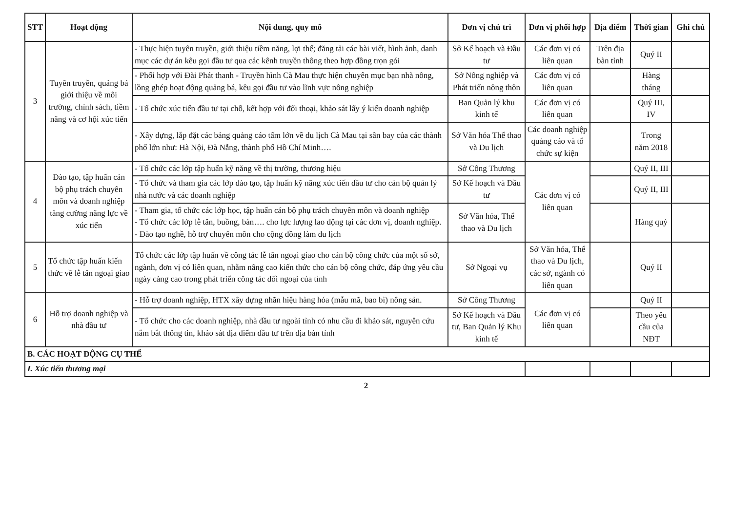| STT | Hoạt động | Nội dung, quy mô | Đơn vị chủ trì | Đơn vị phối hợp | Địa điểm | Thời gian | Ghi chú |
| --- | --- | --- | --- | --- | --- | --- | --- |
| 3 | Tuyên truyền, quảng bá giới thiệu về môi trường, chính sách, tiềm năng và cơ hội xúc tiến | - Thực hiện tuyên truyền, giới thiệu tiềm năng, lợi thế; đăng tải các bài viết, hình ảnh, danh mục các dự án kêu gọi đầu tư qua các kênh truyền thông theo hợp đồng trọn gói | Sở Kế hoạch và Đầu tư | Các đơn vị có liên quan | Trên địa bàn tỉnh | Quý II | |
| | | - Phối hợp với Đài Phát thanh - Truyền hình Cà Mau thực hiện chuyên mục bạn nhà nông, lồng ghép hoạt động quảng bá, kêu gọi đầu tư vào lĩnh vực nông nghiệp | Sở Nông nghiệp và Phát triển nông thôn | Các đơn vị có liên quan | | Hàng tháng | |
| | | - Tổ chức xúc tiến đầu tư tại chỗ, kết hợp với đối thoại, khảo sát lấy ý kiến doanh nghiệp | Ban Quản lý khu kinh tế | Các đơn vị có liên quan | | Quý III, IV | |
| | | - Xây dựng, lắp đặt các bảng quảng cáo tấm lớn về du lịch Cà Mau tại sân bay của các thành phố lớn như: Hà Nội, Đà Nẵng, thành phố Hồ Chí Minh…. | Sở Văn hóa Thể thao và Du lịch | Các doanh nghiệp quảng cáo và tổ chức sự kiện | | Trong năm 2018 | |
| 4 | Đào tạo, tập huấn cán bộ phụ trách chuyên môn và doanh nghiệp tăng cường năng lực về xúc tiến | - Tổ chức các lớp tập huấn kỹ năng về thị trường, thương hiệu | Sở Công Thương | Các đơn vị có liên quan | | Quý II, III | |
| | | - Tổ chức và tham gia các lớp đào tạo, tập huấn kỹ năng xúc tiến đầu tư cho cán bộ quản lý nhà nước và các doanh nghiệp | Sở Kế hoạch và Đầu tư | | | Quý II, III | |
| | | - Tham gia, tổ chức các lớp học, tập huấn cán bộ phụ trách chuyên môn và doanh nghiệp - Tổ chức các lớp lễ tân, buồng, bàn…. cho lực lượng lao động tại các đơn vị, doanh nghiệp. - Đào tạo nghề, hỗ trợ chuyên môn cho cộng đồng làm du lịch | Sở Văn hóa, Thể thao và Du lịch | | | Hàng quý | |
| 5 | Tổ chức tập huấn kiến thức về lễ tân ngoại giao | Tổ chức các lớp tập huấn về công tác lễ tân ngoại giao cho cán bộ công chức của một số sở, ngành, đơn vị có liên quan, nhằm nâng cao kiến thức cho cán bộ công chức, đáp ứng yêu cầu ngày càng cao trong phát triển công tác đối ngoại của tỉnh | Sở Ngoại vụ | Sở Văn hóa, Thể thao và Du lịch, các sở, ngành có liên quan | | Quý II | |
| 6 | Hỗ trợ doanh nghiệp và nhà đầu tư | - Hỗ trợ doanh nghiệp, HTX xây dựng nhãn hiệu hàng hóa (mẫu mã, bao bì) nông sản. | Sở Công Thương | Các đơn vị có liên quan | | Quý II | |
| | | - Tổ chức cho các doanh nghiệp, nhà đầu tư ngoài tỉnh có nhu cầu đi khảo sát, nguyên cứu nắm bắt thông tin, khảo sát địa điểm đầu tư trên địa bàn tỉnh | Sở Kế hoạch và Đầu tư, Ban Quản lý Khu kinh tế | | | Theo yêu cầu của NĐT | |
| B. CÁC HOẠT ĐỘNG CỤ THỂ | | | | | | | |
| I. Xúc tiến thương mại | | | | | | | |
2